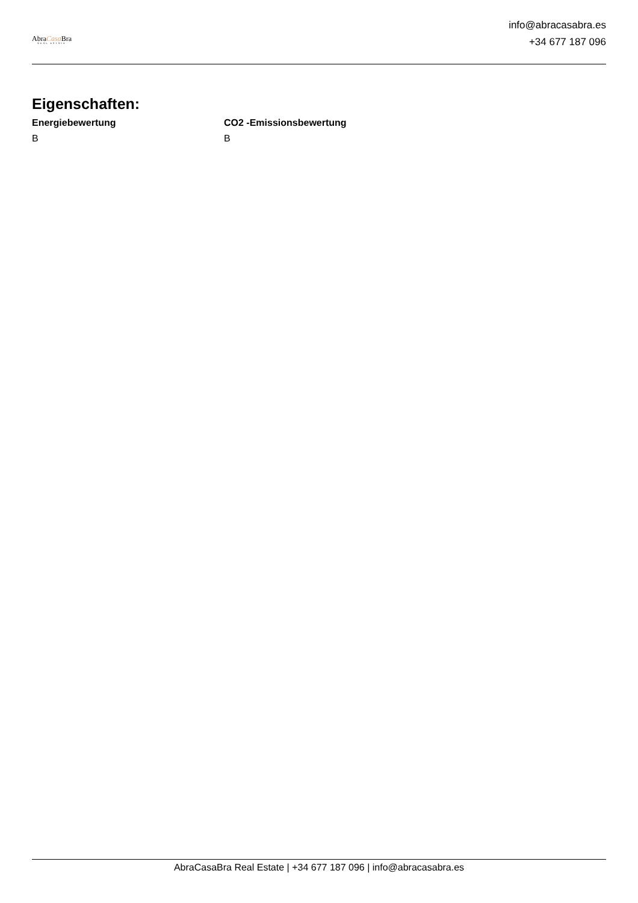AbraCasa Bra
REAL ESTATE
info@abracasabra.es
+34 677 187 096
Eigenschaften:
Energiebewertung
B
CO2 -Emissionsbewertung
B
AbraCasaBra Real Estate | +34 677 187 096 | info@abracasabra.es